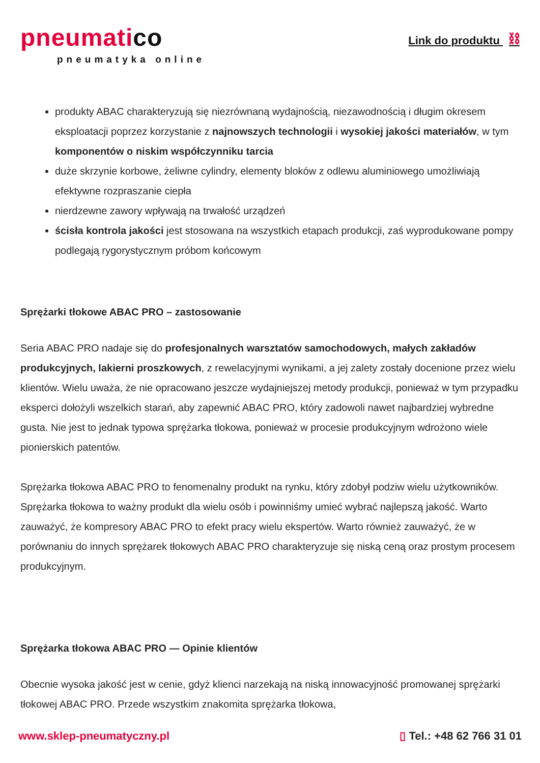pneumatico
pneumatyka online
Link do produktu ⛓
produkty ABAC charakteryzują się niezrównaną wydajnością, niezawodnością i długim okresem eksploatacji poprzez korzystanie z najnowszych technologii i wysokiej jakości materiałów, w tym komponentów o niskim współczynniku tarcia
duże skrzynie korbowe, żeliwne cylindry, elementy bloków z odlewu aluminiowego umożliwiają efektywne rozpraszanie ciepła
nierdzewne zawory wpływają na trwałość urządzeń
ścisła kontrola jakości jest stosowana na wszystkich etapach produkcji, zaś wyprodukowane pompy podlegają rygorystycznym próbom końcowym
Sprężarki tłokowe ABAC PRO – zastosowanie
Seria ABAC PRO nadaje się do profesjonalnych warsztatów samochodowych, małych zakładów produkcyjnych, lakierni proszkowych, z rewelacyjnymi wynikami, a jej zalety zostały docenione przez wielu klientów. Wielu uważa, że nie opracowano jeszcze wydajniejszej metody produkcji, ponieważ w tym przypadku eksperci dołożyli wszelkich starań, aby zapewnić ABAC PRO, który zadowoli nawet najbardziej wybredne gusta. Nie jest to jednak typowa sprężarka tłokowa, ponieważ w procesie produkcyjnym wdrożono wiele pionierskich patentów.
Sprężarka tłokowa ABAC PRO to fenomenalny produkt na rynku, który zdobył podziw wielu użytkowników. Sprężarka tłokowa to ważny produkt dla wielu osób i powinniśmy umieć wybrać najlepszą jakość. Warto zauważyć, że kompresory ABAC PRO to efekt pracy wielu ekspertów. Warto również zauważyć, że w porównaniu do innych sprężarek tłokowych ABAC PRO charakteryzuje się niską ceną oraz prostym procesem produkcyjnym.
Sprężarka tłokowa ABAC PRO — Opinie klientów
Obecnie wysoka jakość jest w cenie, gdyż klienci narzekają na niską innowacyjność promowanej sprężarki tłokowej ABAC PRO. Przede wszystkim znakomita sprężarka tłokowa,
www.sklep-pneumatyczny.pl ▯ Tel.: +48 62 766 31 01